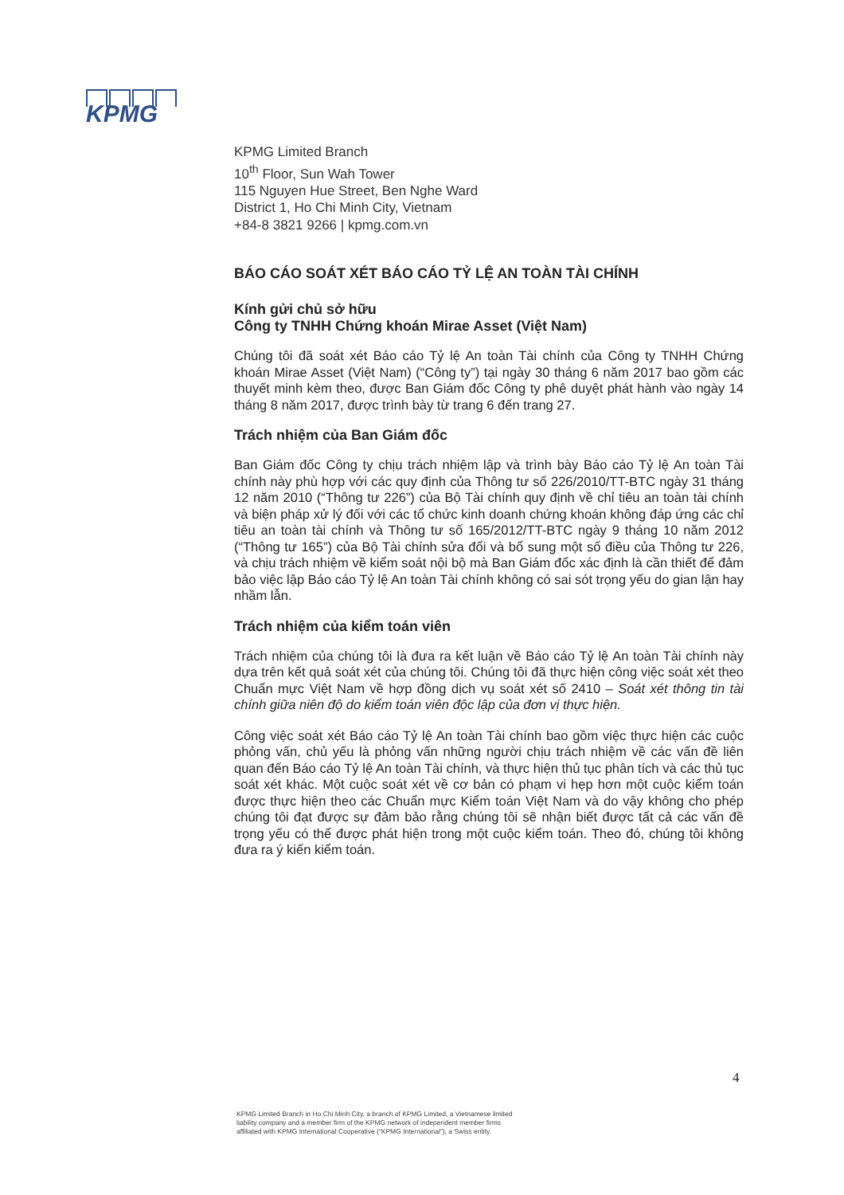KPMG
KPMG Limited Branch
10<sup>th</sup> Floor, Sun Wah Tower
115 Nguyen Hue Street, Ben Nghe Ward
District 1, Ho Chi Minh City, Vietnam
+84-8 3821 9266 | kpmg.com.vn
BÁO CÁO SOÁT XÉT BÁO CÁO TỶ LỆ AN TOÀN TÀI CHÍNH
Kính gửi chủ sở hữu
Công ty TNHH Chứng khoán Mirae Asset (Việt Nam)
Chúng tôi đã soát xét Báo cáo Tỷ lệ An toàn Tài chính của Công ty TNHH Chứng khoán Mirae Asset (Việt Nam) (“Công ty”) tại ngày 30 tháng 6 năm 2017 bao gồm các thuyết minh kèm theo, được Ban Giám đốc Công ty phê duyệt phát hành vào ngày 14 tháng 8 năm 2017, được trình bày từ trang 6 đến trang 27.
Trách nhiệm của Ban Giám đốc
Ban Giám đốc Công ty chịu trách nhiệm lập và trình bày Báo cáo Tỷ lệ An toàn Tài chính này phù hợp với các quy định của Thông tư số 226/2010/TT-BTC ngày 31 tháng 12 năm 2010 (“Thông tư 226”) của Bộ Tài chính quy định về chỉ tiêu an toàn tài chính và biện pháp xử lý đối với các tổ chức kinh doanh chứng khoán không đáp ứng các chỉ tiêu an toàn tài chính và Thông tư số 165/2012/TT-BTC ngày 9 tháng 10 năm 2012 (“Thông tư 165”) của Bộ Tài chính sửa đổi và bổ sung một số điều của Thông tư 226, và chịu trách nhiệm về kiểm soát nội bộ mà Ban Giám đốc xác định là cần thiết để đảm bảo việc lập Báo cáo Tỷ lệ An toàn Tài chính không có sai sót trọng yếu do gian lận hay nhầm lẫn.
Trách nhiệm của kiểm toán viên
Trách nhiệm của chúng tôi là đưa ra kết luận về Báo cáo Tỷ lệ An toàn Tài chính này dựa trên kết quả soát xét của chúng tôi. Chúng tôi đã thực hiện công việc soát xét theo Chuẩn mực Việt Nam về hợp đồng dịch vụ soát xét số 2410 – Soát xét thông tin tài chính giữa niên độ do kiểm toán viên độc lập của đơn vị thực hiện.
Công việc soát xét Báo cáo Tỷ lệ An toàn Tài chính bao gồm việc thực hiện các cuộc phỏng vấn, chủ yếu là phỏng vấn những người chịu trách nhiệm về các vấn đề liên quan đến Báo cáo Tỷ lệ An toàn Tài chính, và thực hiện thủ tục phân tích và các thủ tục soát xét khác. Một cuộc soát xét về cơ bản có phạm vi hẹp hơn một cuộc kiểm toán được thực hiện theo các Chuẩn mực Kiểm toán Việt Nam và do vậy không cho phép chúng tôi đạt được sự đảm bảo rằng chúng tôi sẽ nhận biết được tất cả các vấn đề trọng yếu có thể được phát hiện trong một cuộc kiểm toán. Theo đó, chúng tôi không đưa ra ý kiến kiểm toán.
4
KPMG Limited Branch in Ho Chi Minh City, a branch of KPMG Limited, a Vietnamese limited liability company and a member firm of the KPMG network of independent member firms affiliated with KPMG International Cooperative (“KPMG International”), a Swiss entity.